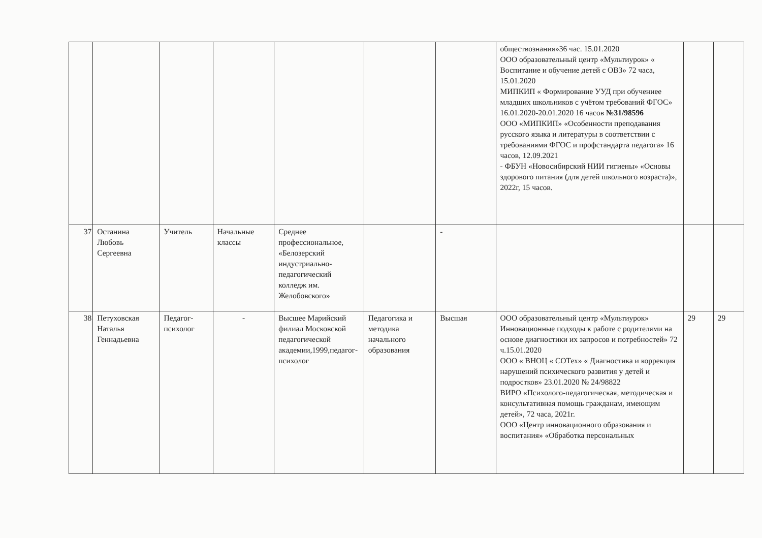| | | | | | | | обществознания»36 час. 15.01.2020 ООО образовательный центр «Мультиурок» « Воспитание и обучение детей с ОВЗ» 72 часа, 15.01.2020 МИПКИП « Формирование УУД при обучениее младших школьников с учётом требований ФГОС» 16.01.2020-20.01.2020 16 часов №31/98596 ООО «МИПКИП» «Особенности преподавания русского языка и литературы в соответствии с требованиями ФГОС и профстандарта педагога» 16 часов, 12.09.2021 - ФБУН «Новосибирский НИИ гигиены» «Основы здорового питания (для детей школьного возраста)», 2022г, 15 часов. | | |
| 37 | Останина Любовь Сергеевна | Учитель | Начальные классы | Среднее профессиональное, «Белозерский индустриально-педагогический колледж им. Желобовского» | | - | | | |
| 38 | Петуховская Наталья Геннадьевна | Педагог-психолог | - | Высшее Марийский филиал Московской педагогической академии,1999,педагог-психолог | Педагогика и методика начального образования | Высшая | ООО образовательный центр «Мультиурок» Инновационные подходы к работе с родителями на основе диагностики их запросов и потребностей» 72 ч.15.01.2020 ООО « ВНОЦ « СОТех» « Диагностика и коррекция нарушений психического развития у детей и подростков» 23.01.2020 № 24/98822 ВИРО «Психолого-педагогическая, методическая и консультативная помощь гражданам, имеющим детей», 72 часа, 2021г. ООО «Центр инновационного образования и воспитания» «Обработка персональных | 29 | 29 |